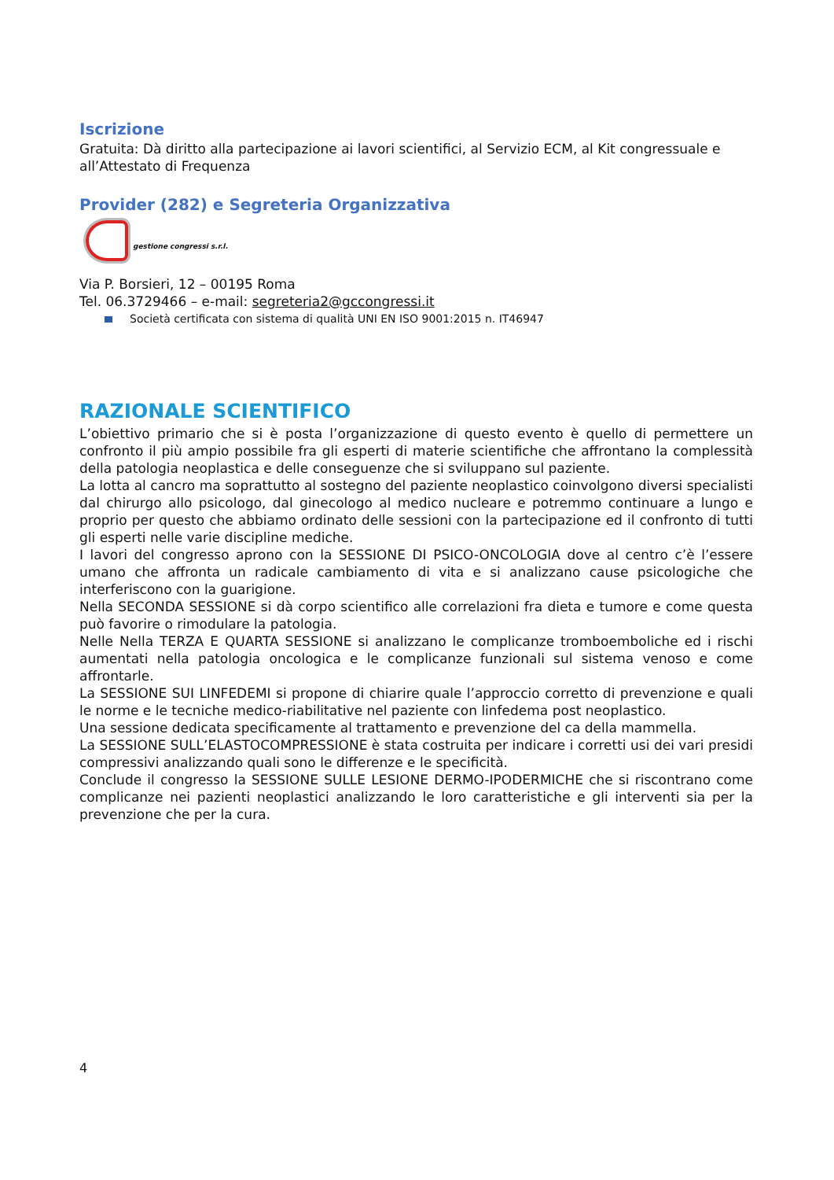Iscrizione
Gratuita: Dà diritto alla partecipazione ai lavori scientifici, al Servizio ECM, al Kit congressuale e all’Attestato di Frequenza
Provider (282) e Segreteria Organizzativa
gestione congressi s.r.l.
Via P. Borsieri, 12 – 00195 Roma
Tel. 06.3729466 – e-mail: segreteria2@gccongressi.it
Società certificata con sistema di qualità UNI EN ISO 9001:2015 n. IT46947
RAZIONALE SCIENTIFICO
L’obiettivo primario che si è posta l’organizzazione di questo evento è quello di permettere un confronto il più ampio possibile fra gli esperti di materie scientifiche che affrontano la complessità della patologia neoplastica e delle conseguenze che si sviluppano sul paziente.
La lotta al cancro ma soprattutto al sostegno del paziente neoplastico coinvolgono diversi specialisti dal chirurgo allo psicologo, dal ginecologo al medico nucleare e potremmo continuare a lungo e proprio per questo che abbiamo ordinato delle sessioni con la partecipazione ed il confronto di tutti gli esperti nelle varie discipline mediche.
I lavori del congresso aprono con la SESSIONE DI PSICO-ONCOLOGIA dove al centro c’è l’essere umano che affronta un radicale cambiamento di vita e si analizzano cause psicologiche che interferiscono con la guarigione.
Nella SECONDA SESSIONE si dà corpo scientifico alle correlazioni fra dieta e tumore e come questa può favorire o rimodulare la patologia.
Nelle Nella TERZA E QUARTA SESSIONE si analizzano le complicanze tromboemboliche ed i rischi aumentati nella patologia oncologica e le complicanze funzionali sul sistema venoso e come affrontarle.
La SESSIONE SUI LINFEDEMI si propone di chiarire quale l’approccio corretto di prevenzione e quali le norme e le tecniche medico-riabilitative nel paziente con linfedema post neoplastico.
Una sessione dedicata specificamente al trattamento e prevenzione del ca della mammella.
La SESSIONE SULL’ELASTOCOMPRESSIONE è stata costruita per indicare i corretti usi dei vari presidi compressivi analizzando quali sono le differenze e le specificità.
Conclude il congresso la SESSIONE SULLE LESIONE DERMO-IPODERMICHE che si riscontrano come complicanze nei pazienti neoplastici analizzando le loro caratteristiche e gli interventi sia per la prevenzione che per la cura.
4